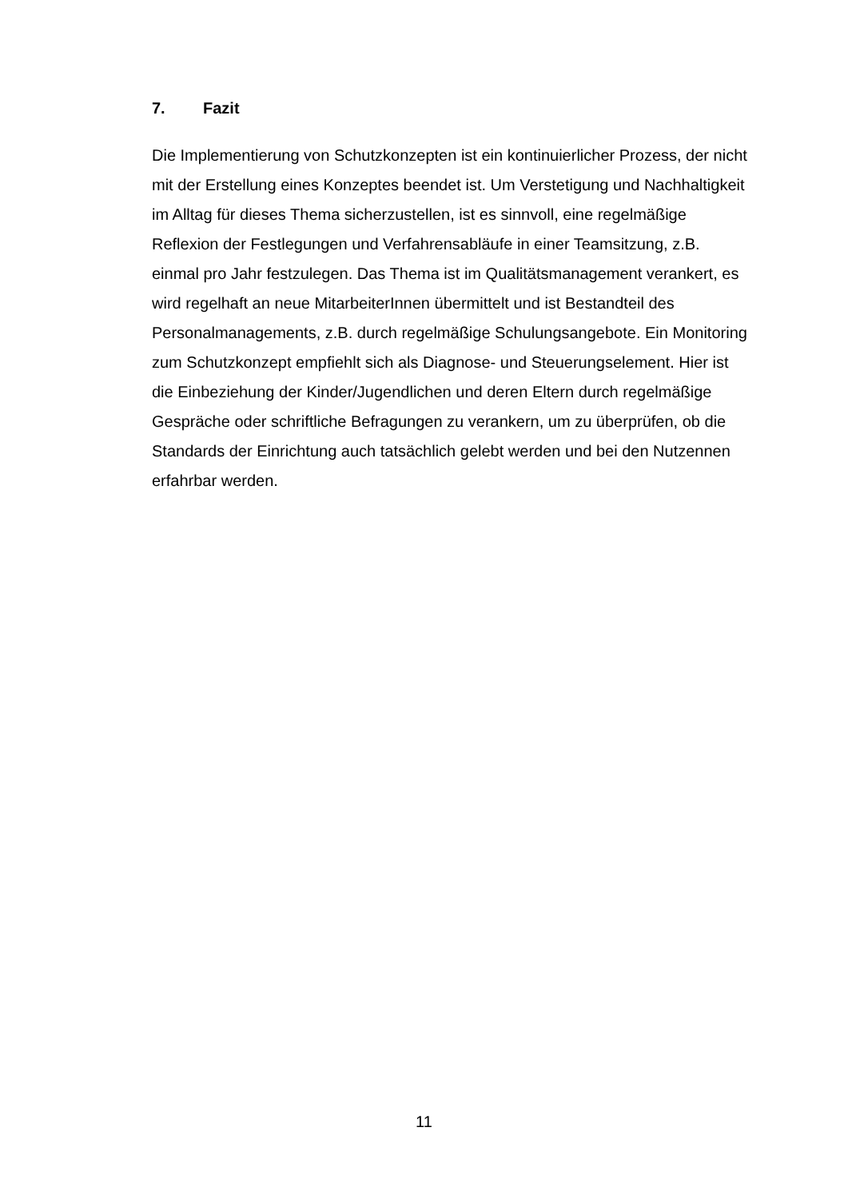7. Fazit
Die Implementierung von Schutzkonzepten ist ein kontinuierlicher Prozess, der nicht mit der Erstellung eines Konzeptes beendet ist. Um Verstetigung und Nachhaltigkeit im Alltag für dieses Thema sicherzustellen, ist es sinnvoll, eine regelmäßige Reflexion der Festlegungen und Verfahrensabläufe in einer Teamsitzung, z.B. einmal pro Jahr festzulegen. Das Thema ist im Qualitätsmanagement verankert, es wird regelhaft an neue MitarbeiterInnen übermittelt und ist Bestandteil des Personalmanagements, z.B. durch regelmäßige Schulungsangebote. Ein Monitoring zum Schutzkonzept empfiehlt sich als Diagnose- und Steuerungselement. Hier ist die Einbeziehung der Kinder/Jugendlichen und deren Eltern durch regelmäßige Gespräche oder schriftliche Befragungen zu verankern, um zu überprüfen, ob die Standards der Einrichtung auch tatsächlich gelebt werden und bei den Nutzennen erfahrbar werden.
11